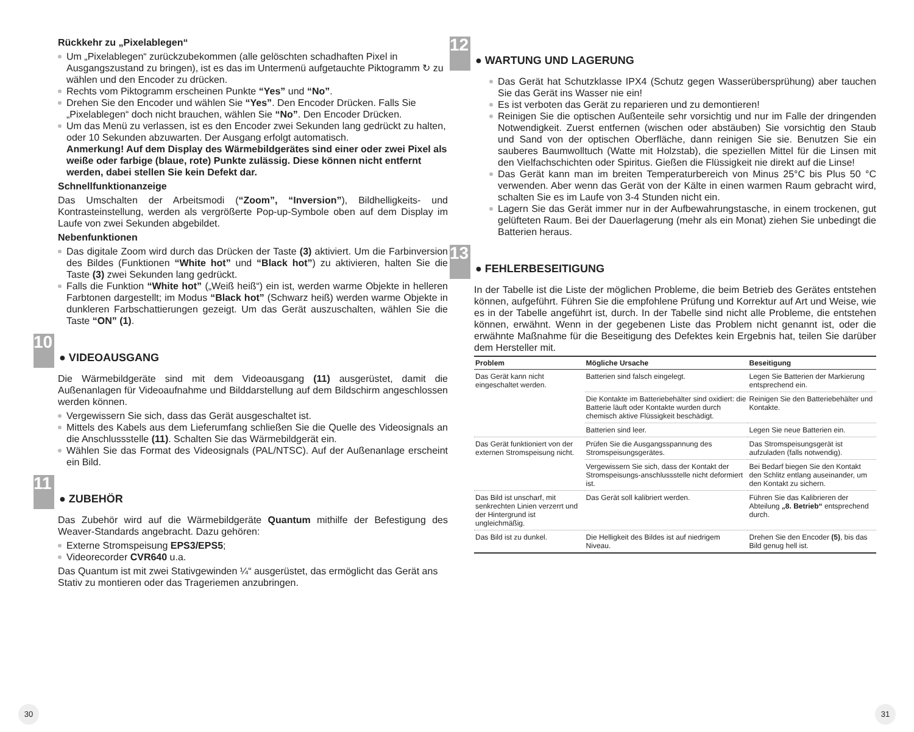Rückkehr zu „Pixelablegen“
Um „Pixelablegen“ zurückzubekommen (alle gelöschten schadhaften Pixel in Ausgangszustand zu bringen), ist es das im Untermenü aufgetauchte Piktogramm ↻ zu wählen und den Encoder zu drücken.
Rechts vom Piktogramm erscheinen Punkte “Yes” und “No”.
Drehen Sie den Encoder und wählen Sie “Yes”. Den Encoder Drücken. Falls Sie „Pixelablegen“ doch nicht brauchen, wählen Sie “No”. Den Encoder Drücken.
Um das Menü zu verlassen, ist es den Encoder zwei Sekunden lang gedrückt zu halten, oder 10 Sekunden abzuwarten. Der Ausgang erfolgt automatisch.
Anmerkung! Auf dem Display des Wärmebildgerätes sind einer oder zwei Pixel als weiße oder farbige (blaue, rote) Punkte zulässig. Diese können nicht entfernt werden, dabei stellen Sie kein Defekt dar.
Schnellfunktionanzeige
Das Umschalten der Arbeitsmodi (“Zoom”, “Inversion”), Bildhelligkeits- und Kontrasteinstellung, werden als vergrößerte Pop-up-Symbole oben auf dem Display im Laufe von zwei Sekunden abgebildet.
Nebenfunktionen
Das digitale Zoom wird durch das Drücken der Taste (3) aktiviert. Um die Farbinversion des Bildes (Funktionen “White hot” und “Black hot”) zu aktivieren, halten Sie die Taste (3) zwei Sekunden lang gedrückt.
Falls die Funktion “White hot” („Weiß heiß“) ein ist, werden warme Objekte in helleren Farbtonen dargestellt; im Modus “Black hot” (Schwarz heiß) werden warme Objekte in dunkleren Farbschattierungen gezeigt. Um das Gerät auszuschalten, wählen Sie die Taste “ON” (1).
10
● VIDEOAUSGANG
Die Wärmebildgeräte sind mit dem Videoausgang (11) ausgerüstet, damit die Außenanlagen für Videoaufnahme und Bilddarstellung auf dem Bildschirm angeschlossen werden können.
Vergewissern Sie sich, dass das Gerät ausgeschaltet ist.
Mittels des Kabels aus dem Lieferumfang schließen Sie die Quelle des Videosignals an die Anschlussstelle (11). Schalten Sie das Wärmebildgerät ein.
Wählen Sie das Format des Videosignals (PAL/NTSC). Auf der Außenanlage erscheint ein Bild.
11
● ZUBEHÖR
Das Zubehör wird auf die Wärmebildgeräte Quantum mithilfe der Befestigung des Weaver-Standards angebracht. Dazu gehören:
Externe Stromspeisung EPS3/EPS5;
Videorecorder CVR640 u.a.
Das Quantum ist mit zwei Stativgewinden ¼“ ausgerüstet, das ermöglicht das Gerät ans Stativ zu montieren oder das Trageriemen anzubringen.
12
● WARTUNG UND LAGERUNG
Das Gerät hat Schutzklasse IPX4 (Schutz gegen Wasserübersprühung) aber tauchen Sie das Gerät ins Wasser nie ein!
Es ist verboten das Gerät zu reparieren und zu demontieren!
Reinigen Sie die optischen Außenteile sehr vorsichtig und nur im Falle der dringenden Notwendigkeit. Zuerst entfernen (wischen oder abstäuben) Sie vorsichtig den Staub und Sand von der optischen Oberfläche, dann reinigen Sie sie. Benutzen Sie ein sauberes Baumwolltuch (Watte mit Holzstab), die speziellen Mittel für die Linsen mit den Vielfachschichten oder Spiritus. Gießen die Flüssigkeit nie direkt auf die Linse!
Das Gerät kann man im breiten Temperaturbereich von Minus 25°C bis Plus 50 °C verwenden. Aber wenn das Gerät von der Kälte in einen warmen Raum gebracht wird, schalten Sie es im Laufe von 3-4 Stunden nicht ein.
Lagern Sie das Gerät immer nur in der Aufbewahrungstasche, in einem trockenen, gut gelüfteten Raum. Bei der Dauerlagerung (mehr als ein Monat) ziehen Sie unbedingt die Batterien heraus.
13
● FEHLERBESEITIGUNG
In der Tabelle ist die Liste der möglichen Probleme, die beim Betrieb des Gerätes entstehen können, aufgeführt. Führen Sie die empfohlene Prüfung und Korrektur auf Art und Weise, wie es in der Tabelle angeführt ist, durch. In der Tabelle sind nicht alle Probleme, die entstehen können, erwähnt. Wenn in der gegebenen Liste das Problem nicht genannt ist, oder die erwähnte Maßnahme für die Beseitigung des Defektes kein Ergebnis hat, teilen Sie darüber dem Hersteller mit.
| Problem | Mögliche Ursache | Beseitigung |
| --- | --- | --- |
| Das Gerät kann nicht eingeschaltet werden. | Batterien sind falsch eingelegt. | Legen Sie Batterien der Markierung entsprechend ein. |
| | Die Kontakte im Batteriebehälter sind oxidiert: die Batterie läuft oder Kontakte wurden durch chemisch aktive Flüssigkeit beschädigt. | Reinigen Sie den Batteriebehälter und Kontakte. |
| | Batterien sind leer. | Legen Sie neue Batterien ein. |
| Das Gerät funktioniert von der externen Stromspeisung nicht. | Prüfen Sie die Ausgangsspannung des Stromspeisungsgerätes. | Das Stromspeisungsgerät ist aufzuladen (falls notwendig). |
| | Vergewissern Sie sich, dass der Kontakt der Stromspeisungs-anschlussstelle nicht deformiert ist. | Bei Bedarf biegen Sie den Kontakt den Schlitz entlang auseinander, um den Kontakt zu sichern. |
| Das Bild ist unscharf, mit senkrechten Linien verzerrt und der Hintergrund ist ungleichmäßig. | Das Gerät soll kalibriert werden. | Führen Sie das Kalibrieren der Abteilung „8. Betrieb“ entsprechend durch. |
| Das Bild ist zu dunkel. | Die Helligkeit des Bildes ist auf niedrigem Niveau. | Drehen Sie den Encoder (5) , bis das Bild genug hell ist. |
30 31